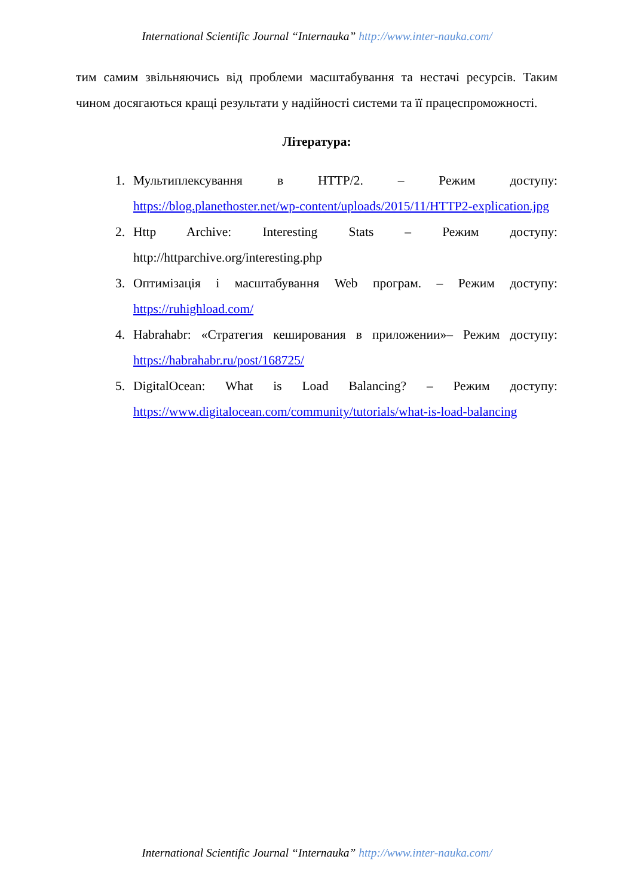International Scientific Journal “Internauka” http://www.inter-nauka.com/
тим самим звільняючись від проблеми масштабування та нестачі ресурсів. Таким чином досягаються кращі результати у надійності системи та її працеспроможності.
Література:
1. Мультиплексування в HTTP/2. – Режим доступу: https://blog.planethoster.net/wp-content/uploads/2015/11/HTTP2-explication.jpg
2. Http Archive: Interesting Stats – Режим доступу: http://httparchive.org/interesting.php
3. Оптимізація і масштабування Web програм. – Режим доступу: https://ruhighload.com/
4. Habrahabr: «Стратегия кеширования в приложении»– Режим доступу: https://habrahabr.ru/post/168725/
5. DigitalOcean: What is Load Balancing? – Режим доступу: https://www.digitalocean.com/community/tutorials/what-is-load-balancing
International Scientific Journal “Internauka” http://www.inter-nauka.com/